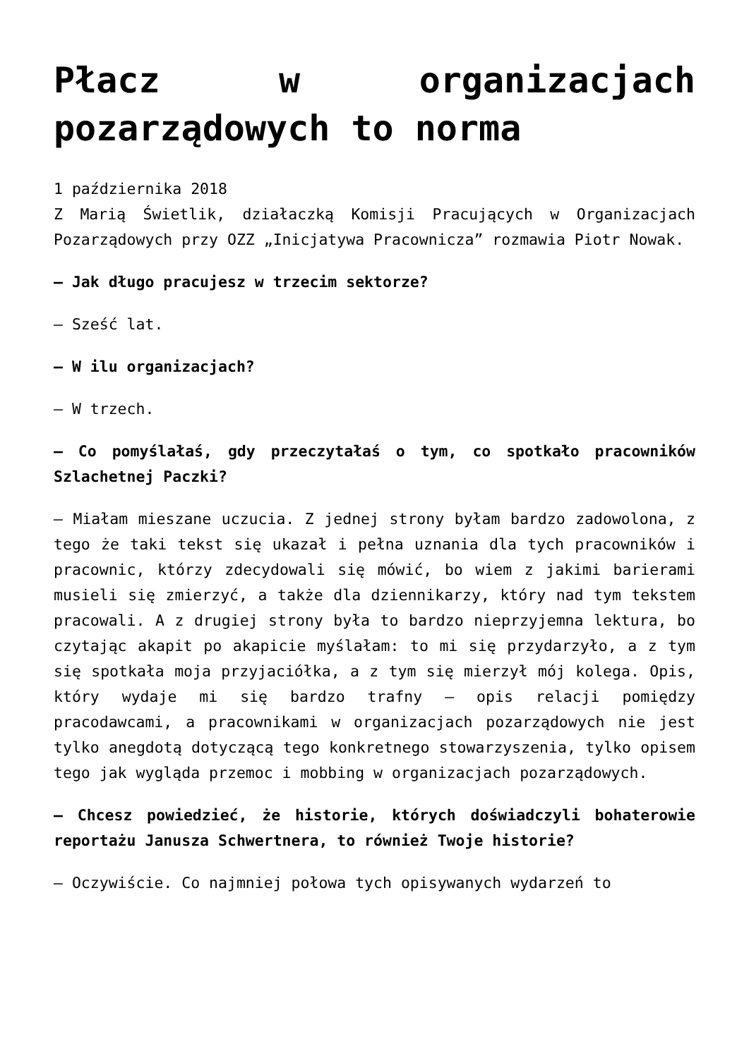Płacz w organizacjach pozarządowych to norma
1 października 2018
Z Marią Świetlik, działaczką Komisji Pracujących w Organizacjach Pozarządowych przy OZZ „Inicjatywa Pracownicza” rozmawia Piotr Nowak.
– Jak długo pracujesz w trzecim sektorze?
– Sześć lat.
– W ilu organizacjach?
– W trzech.
– Co pomyślałaś, gdy przeczytałaś o tym, co spotkało pracowników Szlachetnej Paczki?
– Miałam mieszane uczucia. Z jednej strony byłam bardzo zadowolona, z tego że taki tekst się ukazał i pełna uznania dla tych pracowników i pracownic, którzy zdecydowali się mówić, bo wiem z jakimi barierami musieli się zmierzyć, a także dla dziennikarzy, który nad tym tekstem pracowali. A z drugiej strony była to bardzo nieprzyjemna lektura, bo czytając akapit po akapicie myślałam: to mi się przydarzyło, a z tym się spotkała moja przyjaciółka, a z tym się mierzył mój kolega. Opis, który wydaje mi się bardzo trafny – opis relacji pomiędzy pracodawcami, a pracownikami w organizacjach pozarządowych nie jest tylko anegdotą dotyczącą tego konkretnego stowarzyszenia, tylko opisem tego jak wygląda przemoc i mobbing w organizacjach pozarządowych.
– Chcesz powiedzieć, że historie, których doświadczyli bohaterowie reportażu Janusza Schwertnera, to również Twoje historie?
– Oczywiście. Co najmniej połowa tych opisywanych wydarzeń to